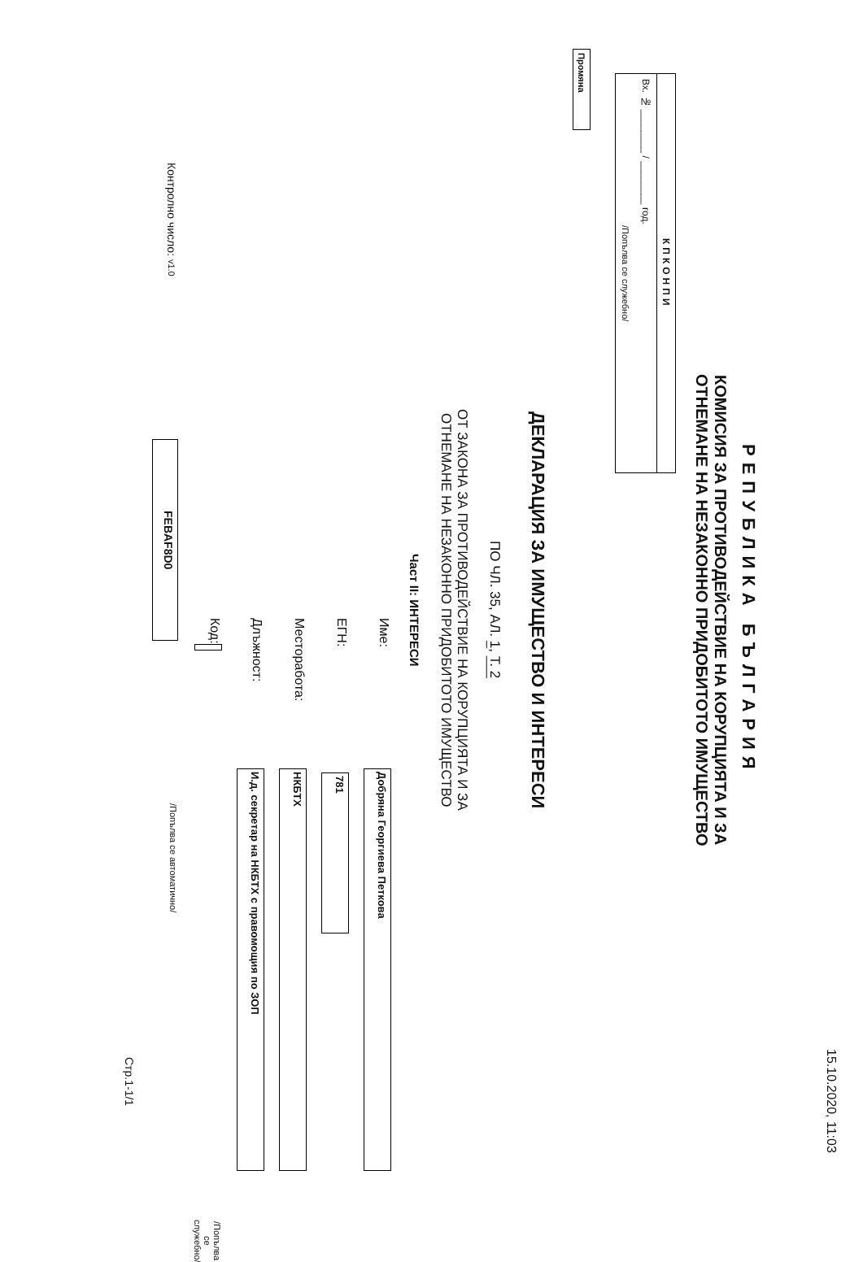15.10.2020, 11:03
РЕПУБЛИКА БЪЛГАРИЯ
КОМИСИЯ ЗА ПРОТИВОДЕЙСТВИЕ НА КОРУПЦИЯТА И ЗА
ОТНЕМАНЕ НА НЕЗАКОННО ПРИДОБИТОТО ИМУЩЕСТВО
КПКОНПИ
Вх. № ________ / ________ год.
/Попълва се служебно/
Промяна
ДЕКЛАРАЦИЯ ЗА ИМУЩЕСТВО И ИНТЕРЕСИ
ПО ЧЛ. 35, АЛ. 1, Т. 2
ОТ ЗАКОНА ЗА ПРОТИВОДЕЙСТВИЕ НА КОРУПЦИЯТА И ЗА
ОТНЕМАНЕ НА НЕЗАКОННО ПРИДОБИТОТО ИМУЩЕСТВО
Част II: ИНТЕРЕСИ
Име: Добряна Георгиева Петкова
ЕГН: 781
Месторабота: НКБТХ
Длъжност: И.д. секретар на НКБТХ с правомощия по ЗОП
Код: /Попълва се служебно/
Контролно число: v1.0 FEBAF8D0 /Попълва се автоматично/
Стр.1-1/1